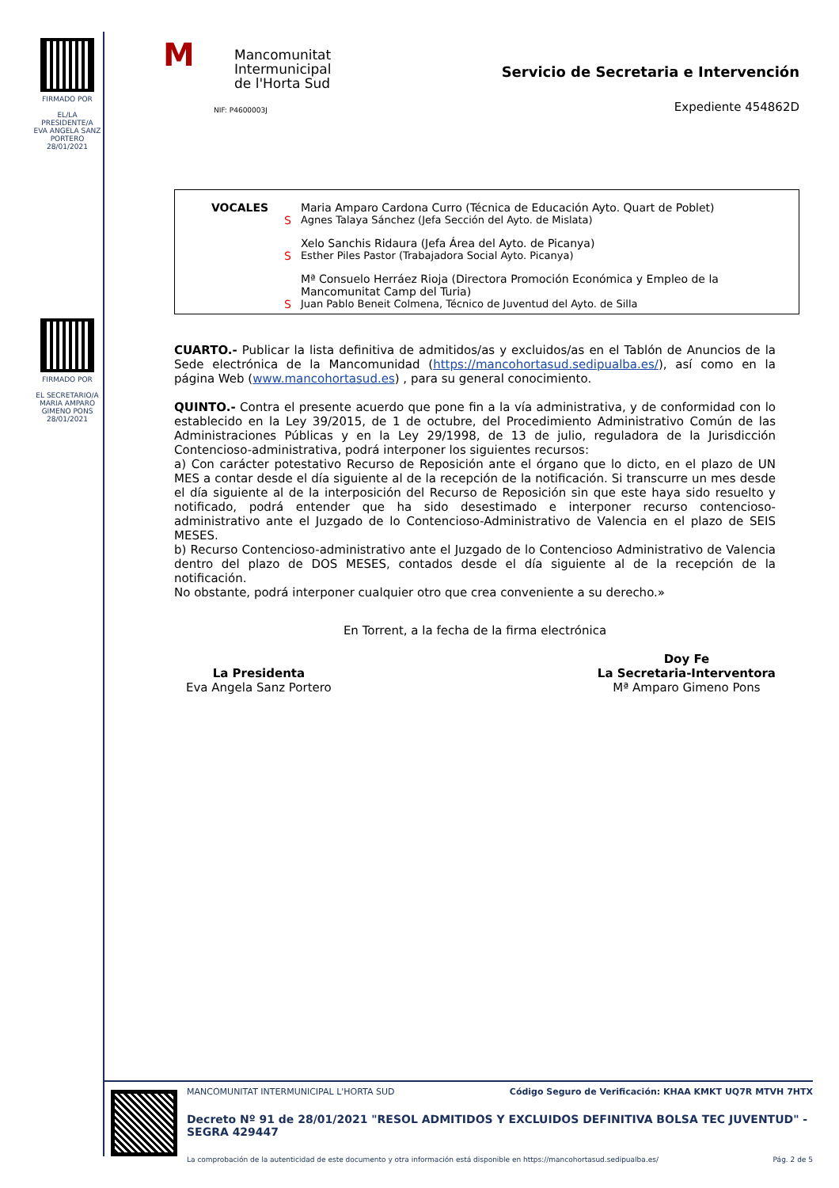FIRMADO POR
EL/LA PRESIDENTE/A
EVA ANGELA SANZ PORTERO
28/01/2021
FIRMADO POR
EL SECRETARIO/A
MARIA AMPARO GIMENO PONS
28/01/2021
MMancomunitat
Intermunicipal
de l'Horta Sud
NIF: P4600003J
Servicio de Secretaria e Intervención
Expediente 454862D
| VOCALES | | Maria Amparo Cardona Curro (Técnica de Educación Ayto. Quart de Poblet) |
| | S | Agnes Talaya Sánchez (Jefa Sección del Ayto. de Mislata) |
| | | Xelo Sanchis Ridaura (Jefa Área del Ayto. de Picanya) |
| | S | Esther Piles Pastor (Trabajadora Social Ayto. Picanya) |
| | | Mª Consuelo Herráez Rioja (Directora Promoción Económica y Empleo de la Mancomunitat Camp del Turia) |
| | S | Juan Pablo Beneit Colmena, Técnico de Juventud del Ayto. de Silla |
CUARTO.- Publicar la lista definitiva de admitidos/as y excluidos/as en el Tablón de Anuncios de la Sede electrónica de la Mancomunidad (https://mancohortasud.sedipualba.es/), así como en la página Web (www.mancohortasud.es) , para su general conocimiento.
QUINTO.- Contra el presente acuerdo que pone fin a la vía administrativa, y de conformidad con lo establecido en la Ley 39/2015, de 1 de octubre, del Procedimiento Administrativo Común de las Administraciones Públicas y en la Ley 29/1998, de 13 de julio, reguladora de la Jurisdicción Contencioso-administrativa, podrá interponer los siguientes recursos:
a) Con carácter potestativo Recurso de Reposición ante el órgano que lo dicto, en el plazo de UN MES a contar desde el día siguiente al de la recepción de la notificación. Si transcurre un mes desde el día siguiente al de la interposición del Recurso de Reposición sin que este haya sido resuelto y notificado, podrá entender que ha sido desestimado e interponer recurso contencioso-administrativo ante el Juzgado de lo Contencioso-Administrativo de Valencia en el plazo de SEIS MESES.
b) Recurso Contencioso-administrativo ante el Juzgado de lo Contencioso Administrativo de Valencia dentro del plazo de DOS MESES, contados desde el día siguiente al de la recepción de la notificación.
No obstante, podrá interponer cualquier otro que crea conveniente a su derecho.»
En Torrent, a la fecha de la firma electrónica
La Presidenta
Eva Angela Sanz Portero
Doy Fe
La Secretaria-Interventora
Mª Amparo Gimeno Pons
MANCOMUNITAT INTERMUNICIPAL L'HORTA SUD Código Seguro de Verificación: KHAA KMKT UQ7R MTVH 7HTX
Decreto Nº 91 de 28/01/2021 "RESOL ADMITIDOS Y EXCLUIDOS DEFINITIVA BOLSA TEC JUVENTUD" - SEGRA 429447
La comprobación de la autenticidad de este documento y otra información está disponible en https://mancohortasud.sedipualba.es/ Pág. 2 de 5